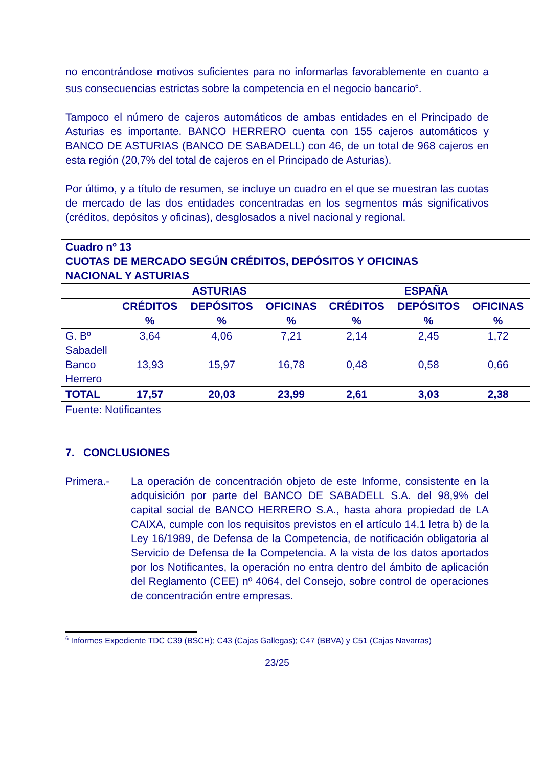no encontrándose motivos suficientes para no informarlas favorablemente en cuanto a sus consecuencias estrictas sobre la competencia en el negocio bancario<sup>6</sup>.
Tampoco el número de cajeros automáticos de ambas entidades en el Principado de Asturias es importante. BANCO HERRERO cuenta con 155 cajeros automáticos y BANCO DE ASTURIAS (BANCO DE SABADELL) con 46, de un total de 968 cajeros en esta región (20,7% del total de cajeros en el Principado de Asturias).
Por último, y a título de resumen, se incluye un cuadro en el que se muestran las cuotas de mercado de las dos entidades concentradas en los segmentos más significativos (créditos, depósitos y oficinas), desglosados a nivel nacional y regional.
| Cuadro nº 13 CUOTAS DE MERCADO SEGÚN CRÉDITOS, DEPÓSITOS Y OFICINAS NACIONAL Y ASTURIAS | | | | | | |
| --- | --- | --- | --- | --- | --- | --- |
| | ASTURIAS | | | ESPAÑA | | |
| | CRÉDITOS % | DEPÓSITOS % | OFICINAS % | CRÉDITOS % | DEPÓSITOS % | OFICINAS % |
| G. Bº Sabadell | 3,64 | 4,06 | 7,21 | 2,14 | 2,45 | 1,72 |
| Banco Herrero | 13,93 | 15,97 | 16,78 | 0,48 | 0,58 | 0,66 |
| TOTAL | 17,57 | 20,03 | 23,99 | 2,61 | 3,03 | 2,38 |
Fuente: Notificantes
7. CONCLUSIONES
Primera.- La operación de concentración objeto de este Informe, consistente en la adquisición por parte del BANCO DE SABADELL S.A. del 98,9% del capital social de BANCO HERRERO S.A., hasta ahora propiedad de LA CAIXA, cumple con los requisitos previstos en el artículo 14.1 letra b) de la Ley 16/1989, de Defensa de la Competencia, de notificación obligatoria al Servicio de Defensa de la Competencia. A la vista de los datos aportados por los Notificantes, la operación no entra dentro del ámbito de aplicación del Reglamento (CEE) nº 4064, del Consejo, sobre control de operaciones de concentración entre empresas.
<sup>6</sup> Informes Expediente TDC C39 (BSCH); C43 (Cajas Gallegas); C47 (BBVA) y C51 (Cajas Navarras)
23/25